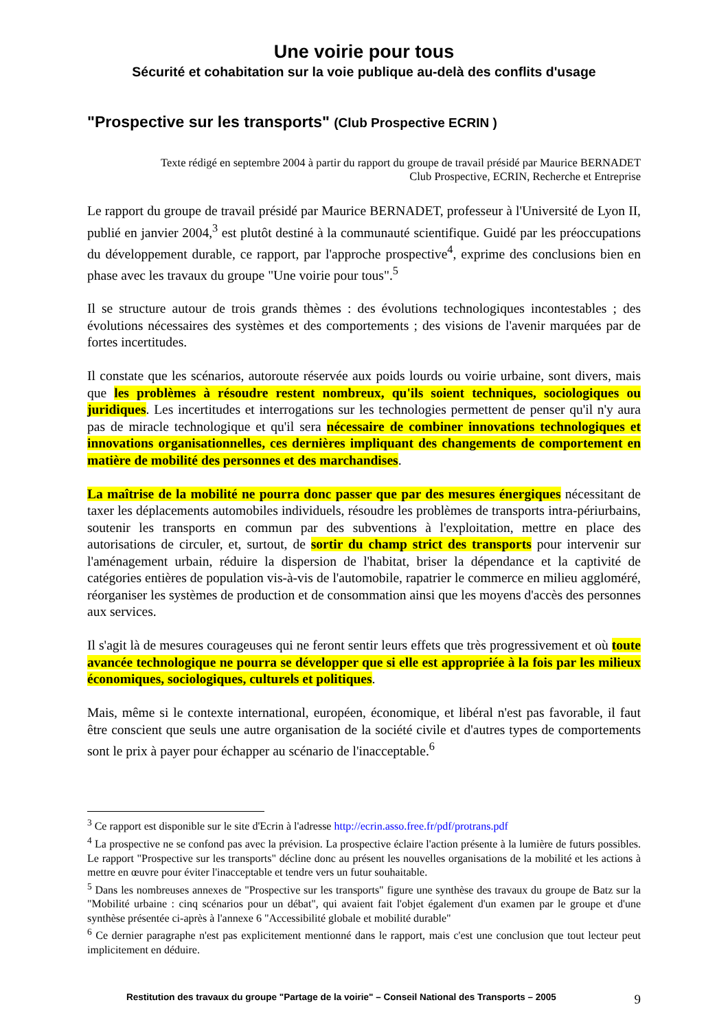Une voirie pour tous
Sécurité et cohabitation sur la voie publique au-delà des conflits d'usage
"Prospective sur les transports" (Club Prospective ECRIN )
Texte rédigé en septembre 2004 à partir du rapport du groupe de travail présidé par Maurice BERNADET
Club Prospective, ECRIN, Recherche et Entreprise
Le rapport du groupe de travail présidé par Maurice BERNADET, professeur à l'Université de Lyon II, publié en janvier 2004,<sup>3</sup> est plutôt destiné à la communauté scientifique. Guidé par les préoccupations du développement durable, ce rapport, par l'approche prospective<sup>4</sup>, exprime des conclusions bien en phase avec les travaux du groupe "Une voirie pour tous".<sup>5</sup>
Il se structure autour de trois grands thèmes : des évolutions technologiques incontestables ; des évolutions nécessaires des systèmes et des comportements ; des visions de l'avenir marquées par de fortes incertitudes.
Il constate que les scénarios, autoroute réservée aux poids lourds ou voirie urbaine, sont divers, mais que les problèmes à résoudre restent nombreux, qu'ils soient techniques, sociologiques ou juridiques. Les incertitudes et interrogations sur les technologies permettent de penser qu'il n'y aura pas de miracle technologique et qu'il sera nécessaire de combiner innovations technologiques et innovations organisationnelles, ces dernières impliquant des changements de comportement en matière de mobilité des personnes et des marchandises.
La maîtrise de la mobilité ne pourra donc passer que par des mesures énergiques nécessitant de taxer les déplacements automobiles individuels, résoudre les problèmes de transports intra-périurbains, soutenir les transports en commun par des subventions à l'exploitation, mettre en place des autorisations de circuler, et, surtout, de sortir du champ strict des transports pour intervenir sur l'aménagement urbain, réduire la dispersion de l'habitat, briser la dépendance et la captivité de catégories entières de population vis-à-vis de l'automobile, rapatrier le commerce en milieu aggloméré, réorganiser les systèmes de production et de consommation ainsi que les moyens d'accès des personnes aux services.
Il s'agit là de mesures courageuses qui ne feront sentir leurs effets que très progressivement et où toute avancée technologique ne pourra se développer que si elle est appropriée à la fois par les milieux économiques, sociologiques, culturels et politiques.
Mais, même si le contexte international, européen, économique, et libéral n'est pas favorable, il faut être conscient que seuls une autre organisation de la société civile et d'autres types de comportements sont le prix à payer pour échapper au scénario de l'inacceptable.<sup>6</sup>
<sup>3</sup> Ce rapport est disponible sur le site d'Ecrin à l'adresse http://ecrin.asso.free.fr/pdf/protrans.pdf
<sup>4</sup> La prospective ne se confond pas avec la prévision. La prospective éclaire l'action présente à la lumière de futurs possibles. Le rapport "Prospective sur les transports" décline donc au présent les nouvelles organisations de la mobilité et les actions à mettre en œuvre pour éviter l'inacceptable et tendre vers un futur souhaitable.
<sup>5</sup> Dans les nombreuses annexes de "Prospective sur les transports" figure une synthèse des travaux du groupe de Batz sur la "Mobilité urbaine : cinq scénarios pour un débat", qui avaient fait l'objet également d'un examen par le groupe et d'une synthèse présentée ci-après à l'annexe 6 "Accessibilité globale et mobilité durable"
<sup>6</sup> Ce dernier paragraphe n'est pas explicitement mentionné dans le rapport, mais c'est une conclusion que tout lecteur peut implicitement en déduire.
Restitution des travaux du groupe "Partage de la voirie" – Conseil National des Transports – 2005 9